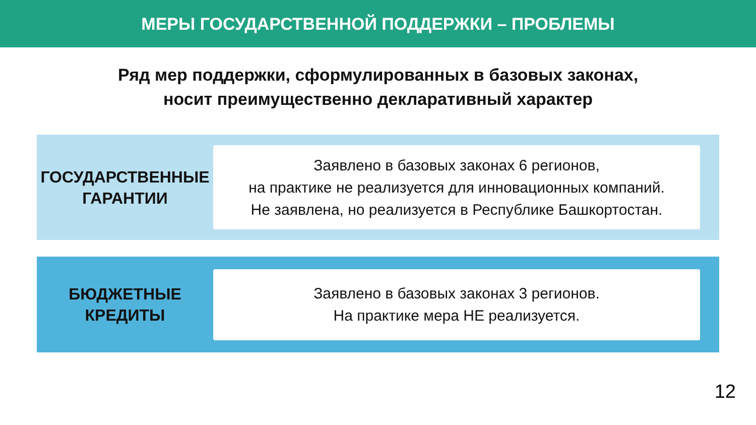МЕРЫ ГОСУДАРСТВЕННОЙ ПОДДЕРЖКИ – ПРОБЛЕМЫ
Ряд мер поддержки, сформулированных в базовых законах,
носит преимущественно декларативный характер
ГОСУДАРСТВЕННЫЕ
ГАРАНТИИ
Заявлено в базовых законах 6 регионов,
на практике не реализуется для инновационных компаний.
Не заявлена, но реализуется в Республике Башкортостан.
БЮДЖЕТНЫЕ
КРЕДИТЫ
Заявлено в базовых законах 3 регионов.
На практике мера НЕ реализуется.
12